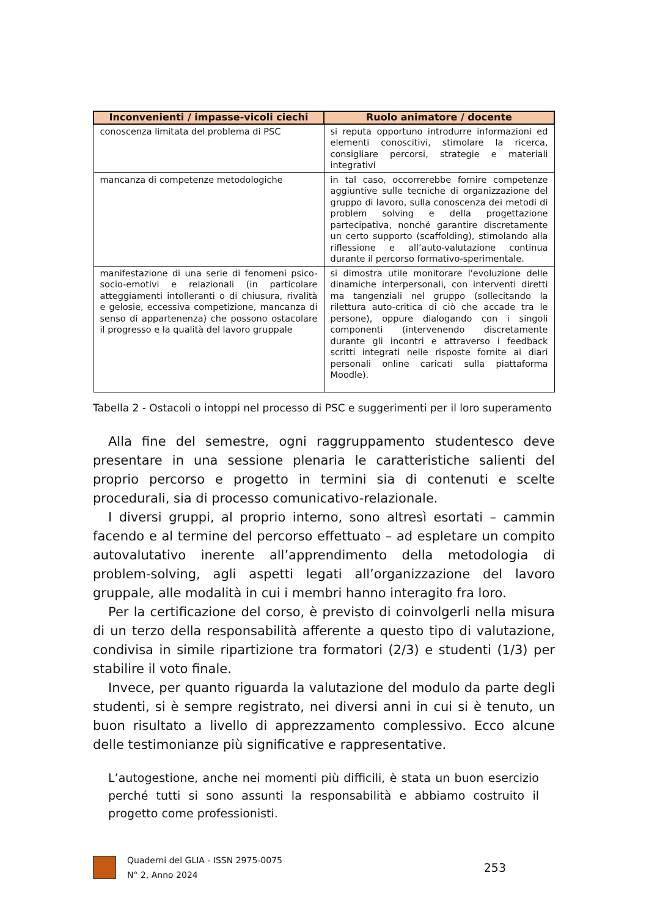| Inconvenienti / impasse-vicoli ciechi | Ruolo animatore / docente |
| --- | --- |
| conoscenza limitata del problema di PSC | si reputa opportuno introdurre informazioni ed elementi conoscitivi, stimolare la ricerca, consigliare percorsi, strategie e materiali integrativi |
| mancanza di competenze metodologiche | in tal caso, occorrerebbe fornire competenze aggiuntive sulle tecniche di organizzazione del gruppo di lavoro, sulla conoscenza dei metodi di problem solving e della progettazione partecipativa, nonché garantire discretamente un certo supporto (scaffolding), stimolando alla riflessione e all’auto-valutazione continua durante il percorso formativo-sperimentale. |
| manifestazione di una serie di fenomeni psico-socio-emotivi e relazionali (in particolare atteggiamenti intolleranti o di chiusura, rivalità e gelosie, eccessiva competizione, mancanza di senso di appartenenza) che possono ostacolare il progresso e la qualità del lavoro gruppale | si dimostra utile monitorare l'evoluzione delle dinamiche interpersonali, con interventi diretti ma tangenziali nel gruppo (sollecitando la rilettura auto-critica di ciò che accade tra le persone), oppure dialogando con i singoli componenti (intervenendo discretamente durante gli incontri e attraverso i feedback scritti integrati nelle risposte fornite ai diari personali online caricati sulla piattaforma Moodle). |
Tabella 2 - Ostacoli o intoppi nel processo di PSC e suggerimenti per il loro superamento
Alla fine del semestre, ogni raggruppamento studentesco deve presentare in una sessione plenaria le caratteristiche salienti del proprio percorso e progetto in termini sia di contenuti e scelte procedurali, sia di processo comunicativo-relazionale.
I diversi gruppi, al proprio interno, sono altresì esortati – cammin facendo e al termine del percorso effettuato – ad espletare un compito autovalutativo inerente all’apprendimento della metodologia di problem-solving, agli aspetti legati all’organizzazione del lavoro gruppale, alle modalità in cui i membri hanno interagito fra loro.
Per la certificazione del corso, è previsto di coinvolgerli nella misura di un terzo della responsabilità afferente a questo tipo di valutazione, condivisa in simile ripartizione tra formatori (2/3) e studenti (1/3) per stabilire il voto finale.
Invece, per quanto riguarda la valutazione del modulo da parte degli studenti, si è sempre registrato, nei diversi anni in cui si è tenuto, un buon risultato a livello di apprezzamento complessivo. Ecco alcune delle testimonianze più significative e rappresentative.
L’autogestione, anche nei momenti più difficili, è stata un buon esercizio perché tutti si sono assunti la responsabilità e abbiamo costruito il progetto come professionisti.
Quaderni del GLIA - ISSN 2975-0075
N° 2, Anno 2024
253